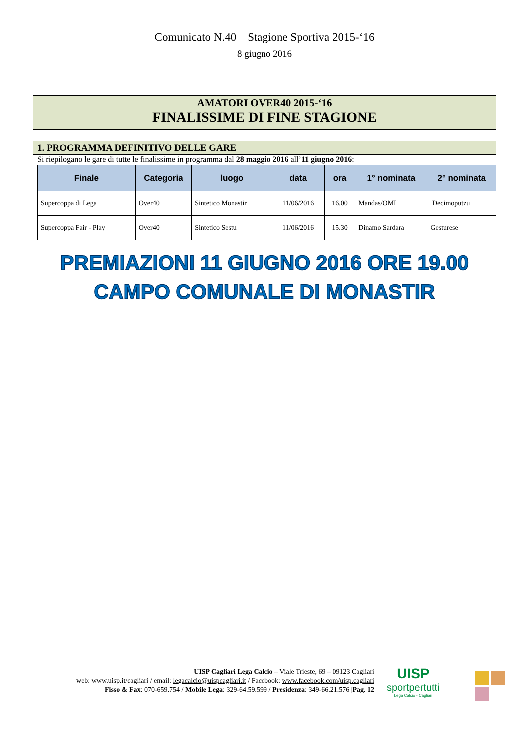Comunicato N.40 Stagione Sportiva 2015-‘16
8 giugno 2016
AMATORI OVER40 2015-‘16
FINALISSIME DI FINE STAGIONE
1. PROGRAMMA DEFINITIVO DELLE GARE
Si riepilogano le gare di tutte le finalissime in programma dal 28 maggio 2016 all’11 giugno 2016:
| Finale | Categoria | luogo | data | ora | 1° nominata | 2° nominata |
| --- | --- | --- | --- | --- | --- | --- |
| Supercoppa di Lega | Over40 | Sintetico Monastir | 11/06/2016 | 16.00 | Mandas/OMI | Decimoputzu |
| Supercoppa Fair - Play | Over40 | Sintetico Sestu | 11/06/2016 | 15.30 | Dinamo Sardara | Gesturese |
PREMIAZIONI 11 GIUGNO 2016 ORE 19.00
CAMPO COMUNALE DI MONASTIR
UISP Cagliari Lega Calcio – Viale Trieste, 69 – 09123 Cagliari
web: www.uisp.it/cagliari / email: legacalcio@uispcagliari.it / Facebook: www.facebook.com/uisp.cagliari
Fisso & Fax: 070-659.754 / Mobile Lega: 329-64.59.599 / Presidenza: 349-66.21.576 |Pag. 12
UISP
sportpertutti
Lega Calcio - Cagliari